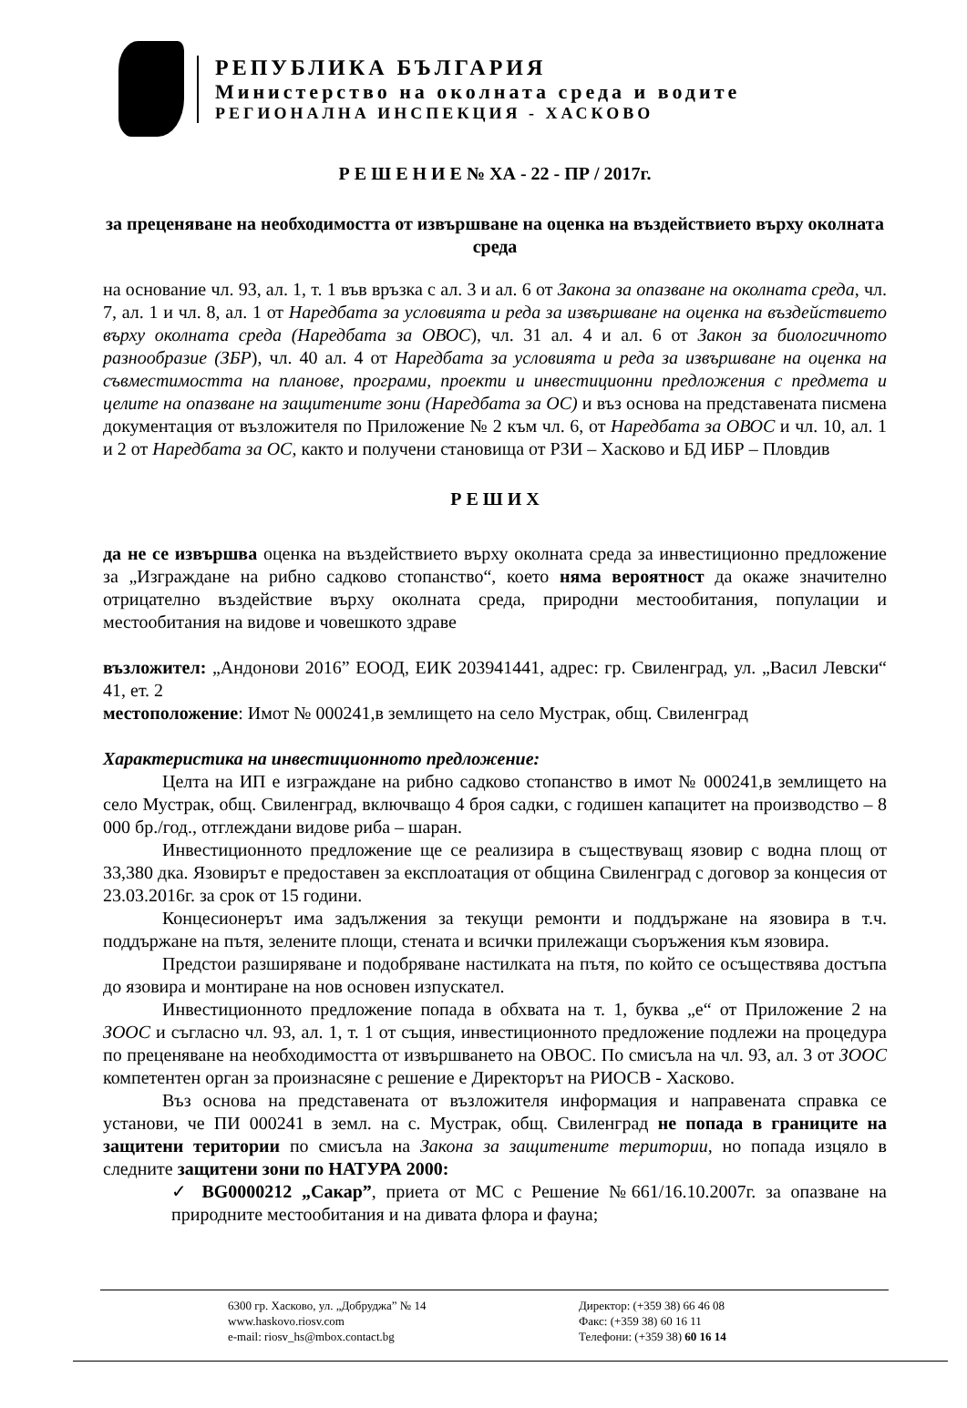РЕПУБЛИКА БЪЛГАРИЯ
Министерство на околната среда и водите
РЕГИОНАЛНА ИНСПЕКЦИЯ - ХАСКОВО
Р Е Ш Е Н И Е № ХА - 22 - ПР / 2017г.
за преценяване на необходимостта от извършване на оценка на въздействието върху околната среда
на основание чл. 93, ал. 1, т. 1 във връзка с ал. 3 и ал. 6 от Закона за опазване на околната среда, чл. 7, ал. 1 и чл. 8, ал. 1 от Наредбата за условията и реда за извършване на оценка на въздействието върху околната среда (Наредбата за ОВОС), чл. 31 ал. 4 и ал. 6 от Закон за биологичното разнообразие (ЗБР), чл. 40 ал. 4 от Наредбата за условията и реда за извършване на оценка на съвместимостта на планове, програми, проекти и инвестиционни предложения с предмета и целите на опазване на защитените зони (Наредбата за ОС) и въз основа на представената писмена документация от възложителя по Приложение № 2 към чл. 6, от Наредбата за ОВОС и чл. 10, ал. 1 и 2 от Наредбата за ОС, както и получени становища от РЗИ – Хасково и БД ИБР – Пловдив
Р Е Ш И Х
да не се извършва оценка на въздействието върху околната среда за инвестиционно предложение за „Изграждане на рибно садково стопанство“, което няма вероятност да окаже значително отрицателно въздействие върху околната среда, природни местообитания, популации и местообитания на видове и човешкото здраве
възложител: „Андонови 2016” ЕООД, ЕИК 203941441, адрес: гр. Свиленград, ул. „Васил Левски“ 41, ет. 2
местоположение: Имот № 000241,в землището на село Мустрак, общ. Свиленград
Характеристика на инвестиционното предложение:
Целта на ИП е изграждане на рибно садково стопанство в имот № 000241,в землището на село Мустрак, общ. Свиленград, включващо 4 броя садки, с годишен капацитет на производство – 8 000 бр./год., отглеждани видове риба – шаран.
Инвестиционното предложение ще се реализира в съществуващ язовир с водна площ от 33,380 дка. Язовирът е предоставен за експлоатация от община Свиленград с договор за концесия от 23.03.2016г. за срок от 15 години.
Концесионерът има задължения за текущи ремонти и поддържане на язовира в т.ч. поддържане на пътя, зелените площи, стената и всички прилежащи съоръжения към язовира.
Предстои разширяване и подобряване настилката на пътя, по който се осъществява достъпа до язовира и монтиране на нов основен изпускател.
Инвестиционното предложение попада в обхвата на т. 1, буква „е“ от Приложение 2 на ЗООС и съгласно чл. 93, ал. 1, т. 1 от същия, инвестиционното предложение подлежи на процедура по преценяване на необходимостта от извършването на ОВОС. По смисъла на чл. 93, ал. 3 от ЗООС компетентен орган за произнасяне с решение е Директорът на РИОСВ - Хасково.
Въз основа на представената от възложителя информация и направената справка се установи, че ПИ 000241 в земл. на с. Мустрак, общ. Свиленград не попада в границите на защитени територии по смисъла на Закона за защитените територии, но попада изцяло в следните защитени зони по НАТУРА 2000:
✓ BG0000212 „Сакар”, приета от МС с Решение №661/16.10.2007г. за опазване на природните местообитания и на дивата флора и фауна;
6300 гр. Хасково, ул. „Добруджа” № 14
www.haskovo.riosv.com
e-mail: riosv_hs@mbox.contact.bg
Директор: (+359 38) 66 46 08
Факс: (+359 38) 60 16 11
Телефони: (+359 38) 60 16 14